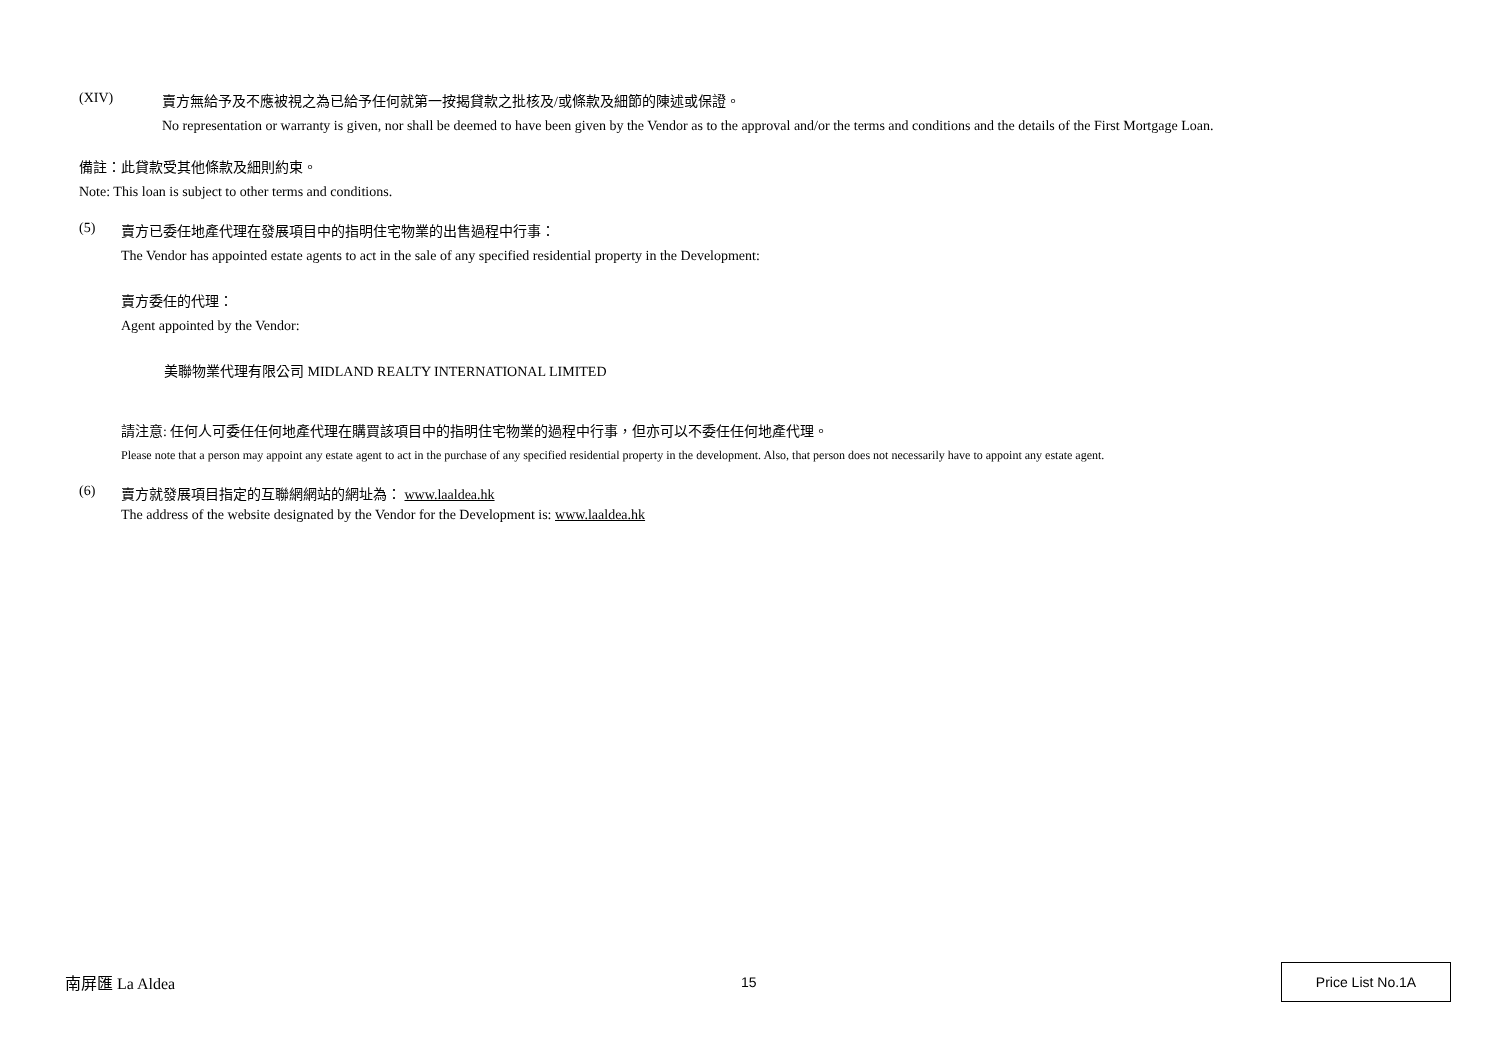(XIV) 賣方無給予及不應被視之為已給予任何就第一按揭貸款之批核及/或條款及細節的陳述或保證。
No representation or warranty is given, nor shall be deemed to have been given by the Vendor as to the approval and/or the terms and conditions and the details of the First Mortgage Loan.
備註：此貸款受其他條款及細則約束。
Note: This loan is subject to other terms and conditions.
(5) 賣方已委任地產代理在發展項目中的指明住宅物業的出售過程中行事：
The Vendor has appointed estate agents to act in the sale of any specified residential property in the Development:
賣方委任的代理：
Agent appointed by the Vendor:
美聯物業代理有限公司 MIDLAND REALTY INTERNATIONAL LIMITED
請注意: 任何人可委任任何地產代理在購買該項目中的指明住宅物業的過程中行事，但亦可以不委任任何地產代理。
Please note that a person may appoint any estate agent to act in the purchase of any specified residential property in the development. Also, that person does not necessarily have to appoint any estate agent.
(6) 賣方就發展項目指定的互聯網網站的網址為： www.laaldea.hk
The address of the website designated by the Vendor for the Development is: www.laaldea.hk
南屏匯 La Aldea 15 Price List No.1A